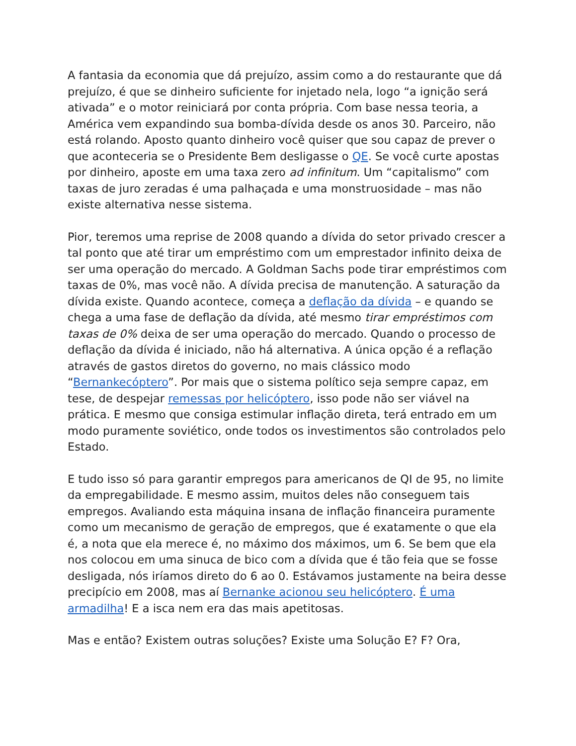A fantasia da economia que dá prejuízo, assim como a do restaurante que dá prejuízo, é que se dinheiro suficiente for injetado nela, logo “a ignição será ativada” e o motor reiniciará por conta própria. Com base nessa teoria, a América vem expandindo sua bomba-dívida desde os anos 30. Parceiro, não está rolando. Aposto quanto dinheiro você quiser que sou capaz de prever o que aconteceria se o Presidente Bem desligasse o QE. Se você curte apostas por dinheiro, aposte em uma taxa zero ad infinitum. Um “capitalismo” com taxas de juro zeradas é uma palhaçada e uma monstruosidade – mas não existe alternativa nesse sistema.
Pior, teremos uma reprise de 2008 quando a dívida do setor privado crescer a tal ponto que até tirar um empréstimo com um emprestador infinito deixa de ser uma operação do mercado. A Goldman Sachs pode tirar empréstimos com taxas de 0%, mas você não. A dívida precisa de manutenção. A saturação da dívida existe. Quando acontece, começa a deflação da dívida – e quando se chega a uma fase de deflação da dívida, até mesmo tirar empréstimos com taxas de 0% deixa de ser uma operação do mercado. Quando o processo de deflação da dívida é iniciado, não há alternativa. A única opção é a reflação através de gastos diretos do governo, no mais clássico modo “Bernankecóptero”. Por mais que o sistema político seja sempre capaz, em tese, de despejar remessas por helicóptero, isso pode não ser viável na prática. E mesmo que consiga estimular inflação direta, terá entrado em um modo puramente soviético, onde todos os investimentos são controlados pelo Estado.
E tudo isso só para garantir empregos para americanos de QI de 95, no limite da empregabilidade. E mesmo assim, muitos deles não conseguem tais empregos. Avaliando esta máquina insana de inflação financeira puramente como um mecanismo de geração de empregos, que é exatamente o que ela é, a nota que ela merece é, no máximo dos máximos, um 6. Se bem que ela nos colocou em uma sinuca de bico com a dívida que é tão feia que se fosse desligada, nós iríamos direto do 6 ao 0. Estávamos justamente na beira desse precipício em 2008, mas aí Bernanke acionou seu helicóptero. É uma armadilha! E a isca nem era das mais apetitosas.
Mas e então? Existem outras soluções? Existe uma Solução E? F? Ora,